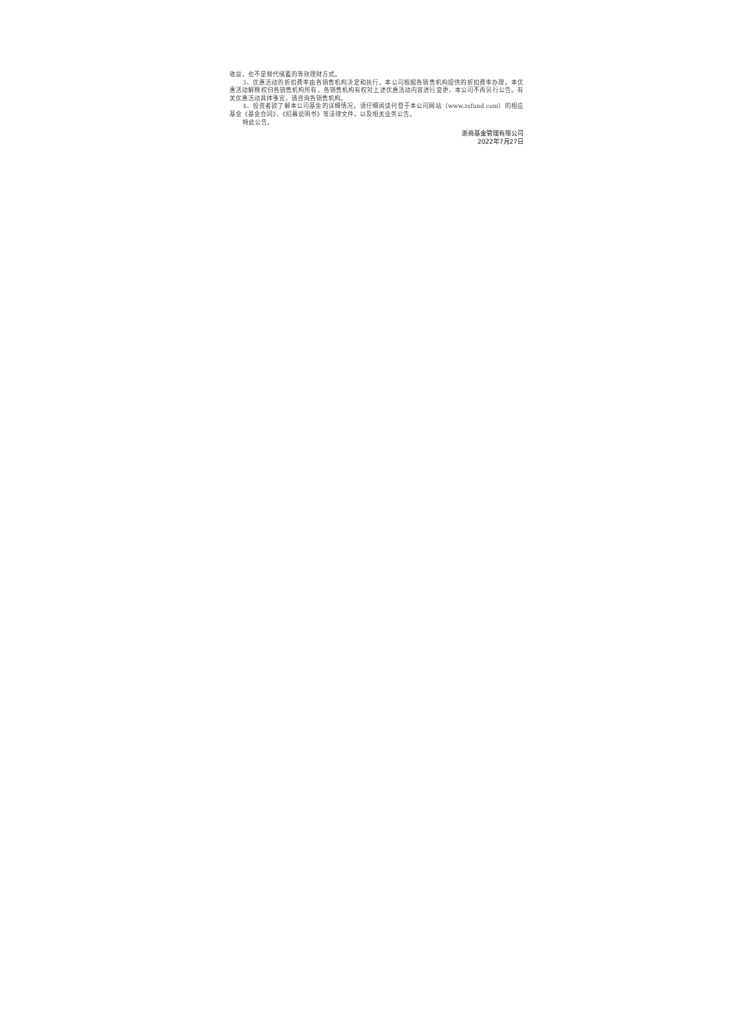收益，也不是替代储蓄的等效理财方式。
3、优惠活动的折扣费率由各销售机构决定和执行，本公司根据各销售机构提供的折扣费率办理。本优惠活动解释权归各销售机构所有，各销售机构有权对上述优惠活动内容进行变更，本公司不再另行公告。有关优惠活动具体事宜，请咨询各销售机构。
4、投资者欲了解本公司基金的详细情况，请仔细阅读刊登于本公司网站（www.zsfund.com）的相应基金《基金合同》、《招募说明书》等法律文件，以及相关业务公告。
特此公告。
浙商基金管理有限公司
2022年7月27日